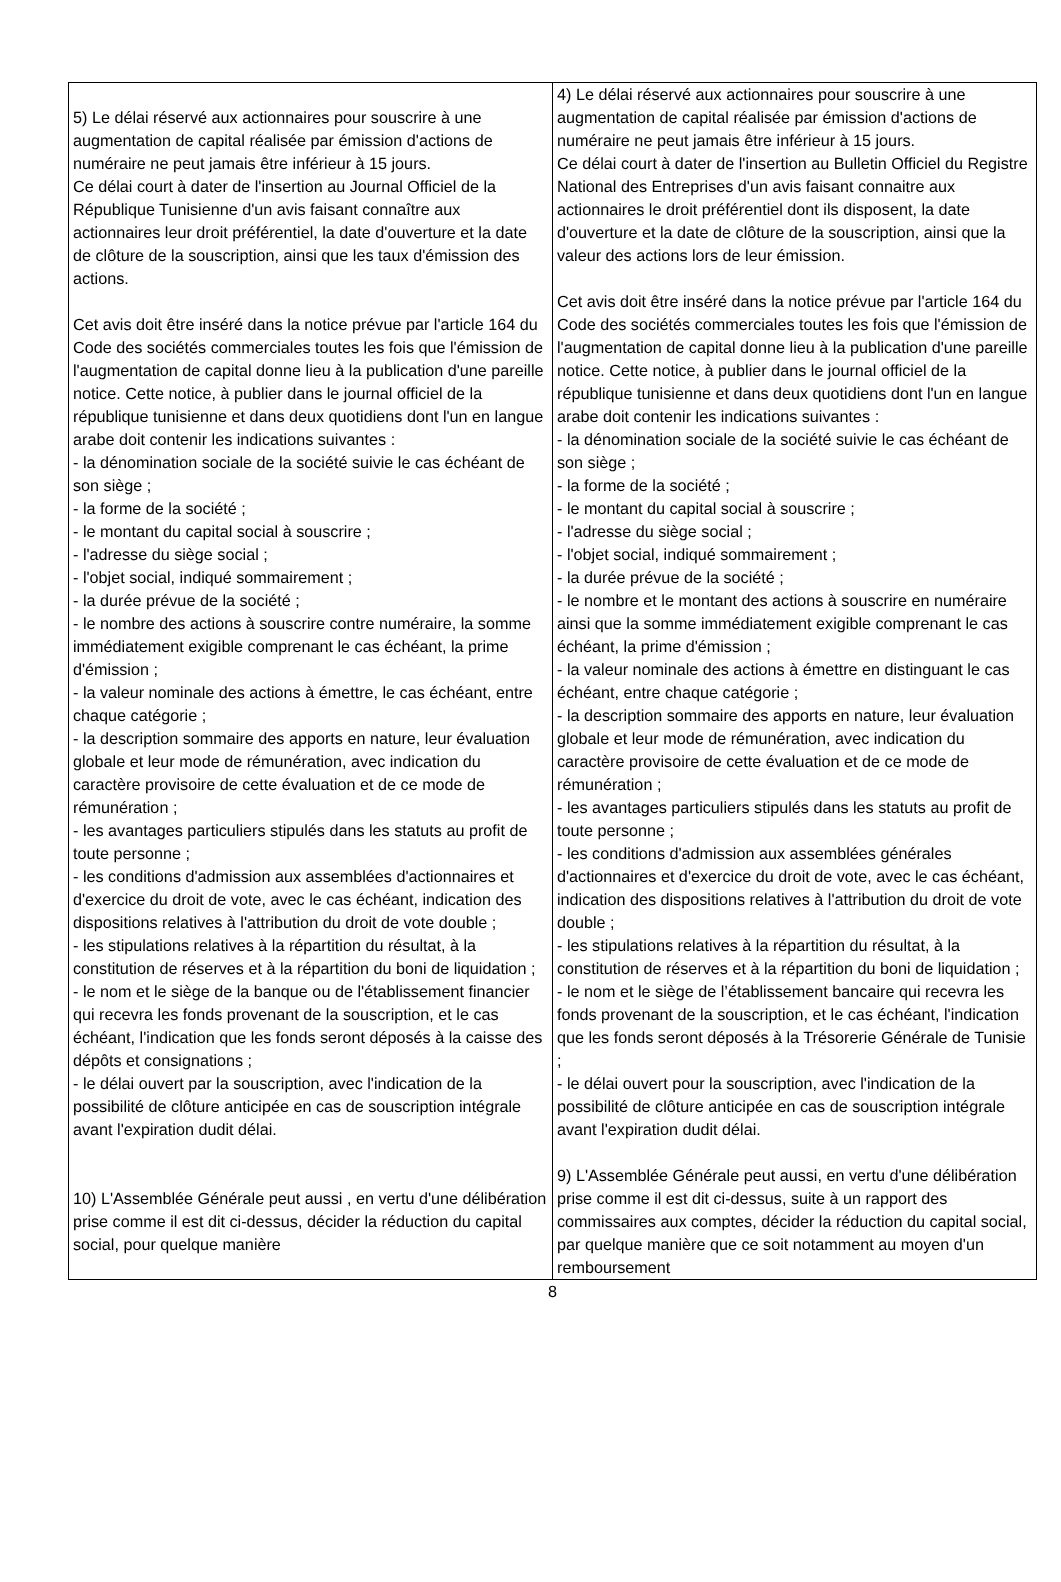| 5) Le délai réservé aux actionnaires pour souscrire à une augmentation de capital réalisée par émission d'actions de numéraire ne peut jamais être inférieur à 15 jours. Ce délai court à dater de l'insertion au Journal Officiel de la République Tunisienne d'un avis faisant connaître aux actionnaires leur droit préférentiel, la date d'ouverture et la date de clôture de la souscription, ainsi que les taux d'émission des actions. Cet avis doit être inséré dans la notice prévue par l'article 164 du Code des sociétés commerciales toutes les fois que l'émission de l'augmentation de capital donne lieu à la publication d'une pareille notice. Cette notice, à publier dans le journal officiel de la république tunisienne et dans deux quotidiens dont l'un en langue arabe doit contenir les indications suivantes : - la dénomination sociale de la société suivie le cas échéant de son siège ; - la forme de la société ; - le montant du capital social à souscrire ; - l'adresse du siège social ; - l'objet social, indiqué sommairement ; - la durée prévue de la société ; - le nombre des actions à souscrire contre numéraire, la somme immédiatement exigible comprenant le cas échéant, la prime d'émission ; - la valeur nominale des actions à émettre, le cas échéant, entre chaque catégorie ; - la description sommaire des apports en nature, leur évaluation globale et leur mode de rémunération, avec indication du caractère provisoire de cette évaluation et de ce mode de rémunération ; - les avantages particuliers stipulés dans les statuts au profit de toute personne ; - les conditions d'admission aux assemblées d'actionnaires et d'exercice du droit de vote, avec le cas échéant, indication des dispositions relatives à l'attribution du droit de vote double ; - les stipulations relatives à la répartition du résultat, à la constitution de réserves et à la répartition du boni de liquidation ; - le nom et le siège de la banque ou de l'établissement financier qui recevra les fonds provenant de la souscription, et le cas échéant, l'indication que les fonds seront déposés à la caisse des dépôts et consignations ; - le délai ouvert par la souscription, avec l'indication de la possibilité de clôture anticipée en cas de souscription intégrale avant l'expiration dudit délai. 10) L'Assemblée Générale peut aussi , en vertu d'une délibération prise comme il est dit ci-dessus, décider la réduction du capital social, pour quelque manière | 4) Le délai réservé aux actionnaires pour souscrire à une augmentation de capital réalisée par émission d'actions de numéraire ne peut jamais être inférieur à 15 jours. Ce délai court à dater de l'insertion au Bulletin Officiel du Registre National des Entreprises d'un avis faisant connaitre aux actionnaires le droit préférentiel dont ils disposent, la date d'ouverture et la date de clôture de la souscription, ainsi que la valeur des actions lors de leur émission. Cet avis doit être inséré dans la notice prévue par l'article 164 du Code des sociétés commerciales toutes les fois que l'émission de l'augmentation de capital donne lieu à la publication d'une pareille notice. Cette notice, à publier dans le journal officiel de la république tunisienne et dans deux quotidiens dont l'un en langue arabe doit contenir les indications suivantes : - la dénomination sociale de la société suivie le cas échéant de son siège ; - la forme de la société ; - le montant du capital social à souscrire ; - l'adresse du siège social ; - l'objet social, indiqué sommairement ; - la durée prévue de la société ; - le nombre et le montant des actions à souscrire en numéraire ainsi que la somme immédiatement exigible comprenant le cas échéant, la prime d'émission ; - la valeur nominale des actions à émettre en distinguant le cas échéant, entre chaque catégorie ; - la description sommaire des apports en nature, leur évaluation globale et leur mode de rémunération, avec indication du caractère provisoire de cette évaluation et de ce mode de rémunération ; - les avantages particuliers stipulés dans les statuts au profit de toute personne ; - les conditions d'admission aux assemblées générales d'actionnaires et d'exercice du droit de vote, avec le cas échéant, indication des dispositions relatives à l'attribution du droit de vote double ; - les stipulations relatives à la répartition du résultat, à la constitution de réserves et à la répartition du boni de liquidation ; - le nom et le siège de l’établissement bancaire qui recevra les fonds provenant de la souscription, et le cas échéant, l'indication que les fonds seront déposés à la Trésorerie Générale de Tunisie ; - le délai ouvert pour la souscription, avec l'indication de la possibilité de clôture anticipée en cas de souscription intégrale avant l'expiration dudit délai. 9) L'Assemblée Générale peut aussi, en vertu d'une délibération prise comme il est dit ci-dessus, suite à un rapport des commissaires aux comptes, décider la réduction du capital social, par quelque manière que ce soit notamment au moyen d'un remboursement |
8